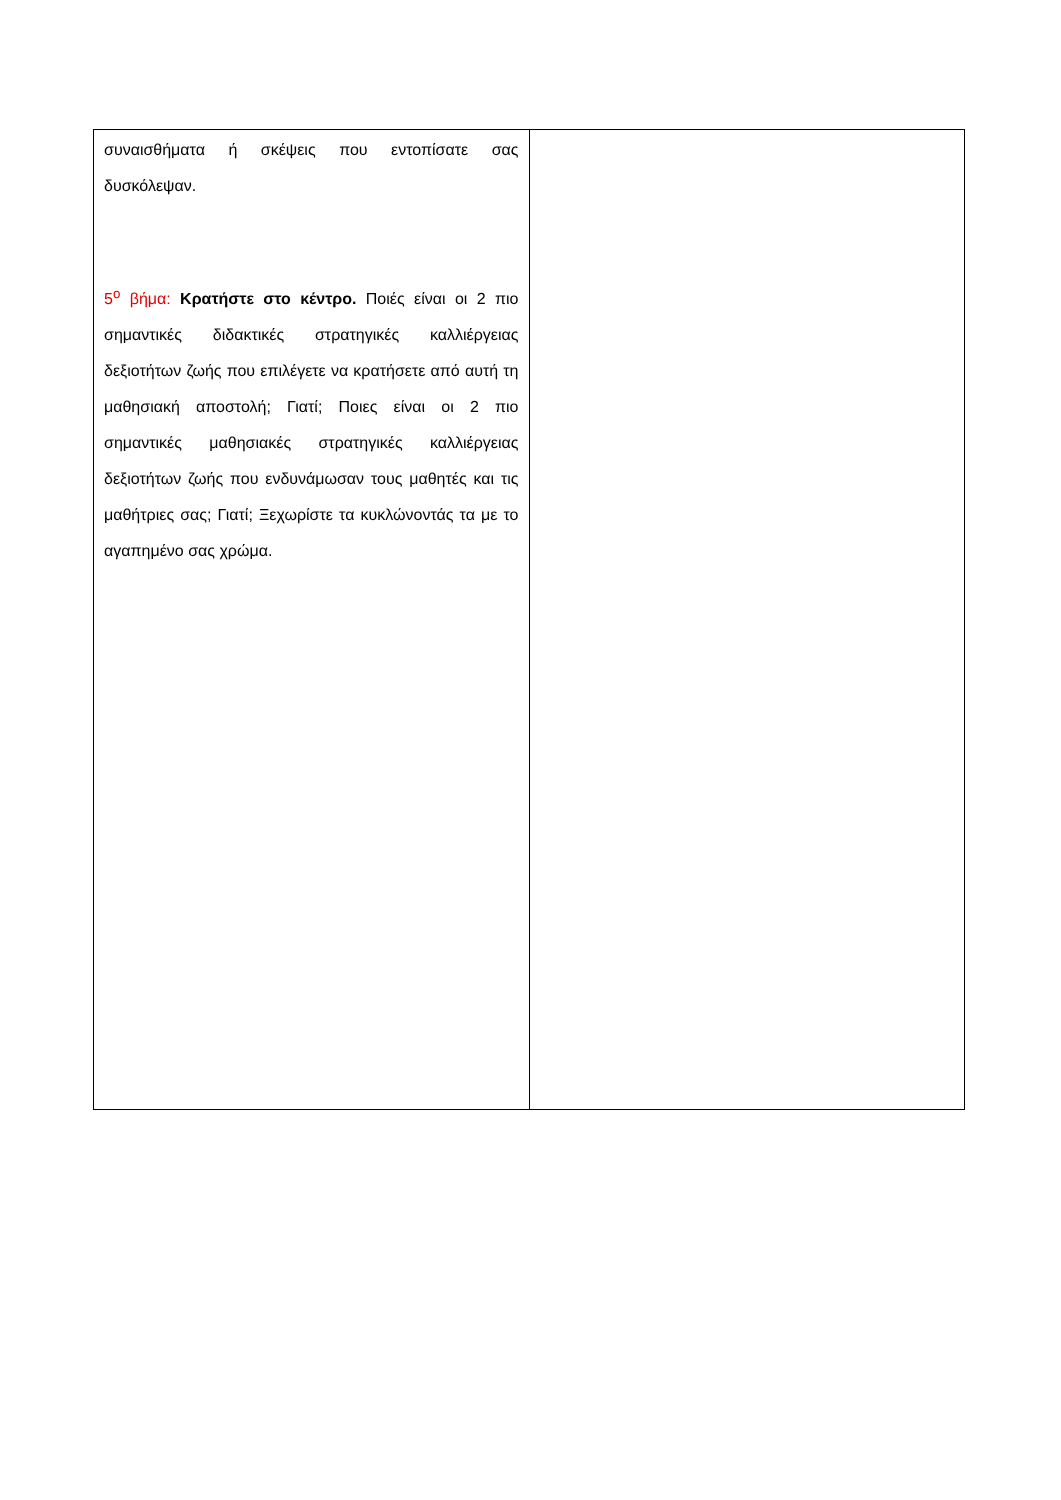| συναισθήματα ή σκέψεις που εντοπίσατε σας δυσκόλεψαν. 5<sup>ο</sup> βήμα: Κρατήστε στο κέντρο. Ποιές είναι οι 2 πιο σημαντικές διδακτικές στρατηγικές καλλιέργειας δεξιοτήτων ζωής που επιλέγετε να κρατήσετε από αυτή τη μαθησιακή αποστολή; Γιατί; Ποιες είναι οι 2 πιο σημαντικές μαθησιακές στρατηγικές καλλιέργειας δεξιοτήτων ζωής που ενδυνάμωσαν τους μαθητές και τις μαθήτριες σας; Γιατί; Ξεχωρίστε τα κυκλώνοντάς τα με το αγαπημένο σας χρώμα. | |